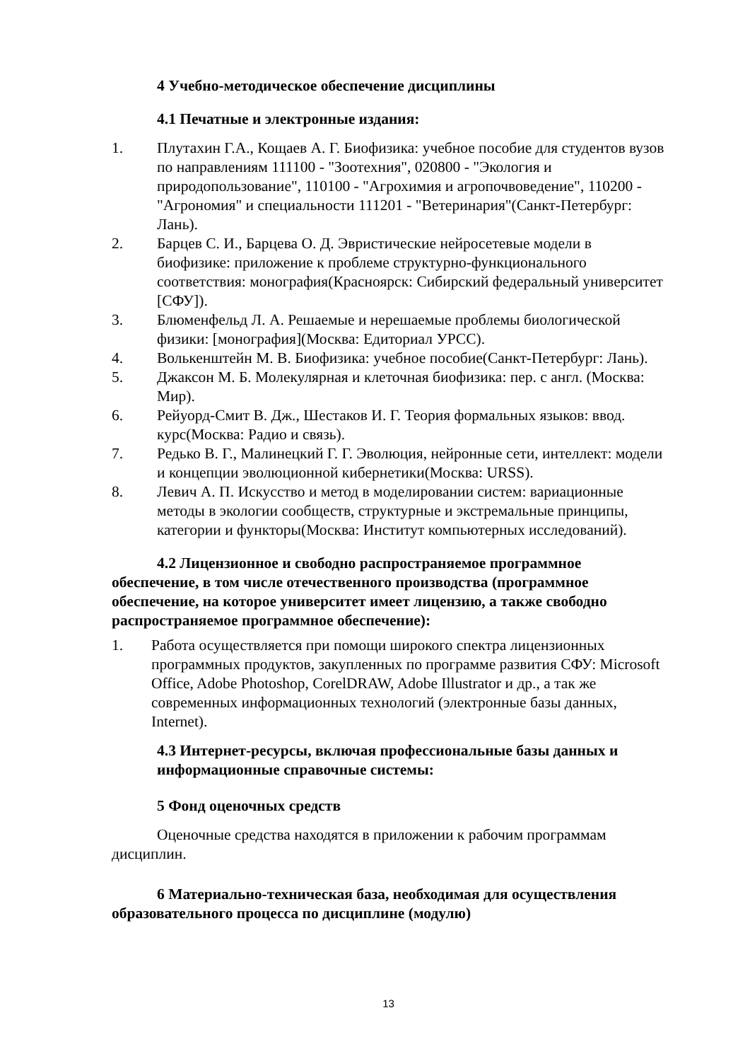4 Учебно-методическое обеспечение дисциплины
4.1 Печатные и электронные издания:
1. Плутахин Г.А., Кощаев А. Г. Биофизика: учебное пособие для студентов вузов по направлениям 111100 - "Зоотехния", 020800 - "Экология и природопользование", 110100 - "Агрохимия и агропочвоведение", 110200 - "Агрономия" и специальности 111201 - "Ветеринария"(Санкт-Петербург: Лань).
2. Барцев С. И., Барцева О. Д. Эвристические нейросетевые модели в биофизике: приложение к проблеме структурно-функционального соответствия: монография(Красноярск: Сибирский федеральный университет [СФУ]).
3. Блюменфельд Л. А. Решаемые и нерешаемые проблемы биологической физики: [монография](Москва: Едиториал УРСС).
4. Волькенштейн М. В. Биофизика: учебное пособие(Санкт-Петербург: Лань).
5. Джаксон М. Б. Молекулярная и клеточная биофизика: пер. с англ. (Москва: Мир).
6. Рейуорд-Смит В. Дж., Шестаков И. Г. Теория формальных языков: ввод. курс(Москва: Радио и связь).
7. Редько В. Г., Малинецкий Г. Г. Эволюция, нейронные сети, интеллект: модели и концепции эволюционной кибернетики(Москва: URSS).
8. Левич А. П. Искусство и метод в моделировании систем: вариационные методы в экологии сообществ, структурные и экстремальные принципы, категории и функторы(Москва: Институт компьютерных исследований).
4.2 Лицензионное и свободно распространяемое программное обеспечение, в том числе отечественного производства (программное обеспечение, на которое университет имеет лицензию, а также свободно распространяемое программное обеспечение):
1. Работа осуществляется при помощи широкого спектра лицензионных программных продуктов, закупленных по программе развития СФУ: Microsoft Office, Adobe Photoshop, CorelDRAW, Adobe Illustrator и др., а так же современных информационных технологий (электронные базы данных, Internet).
4.3 Интернет-ресурсы, включая профессиональные базы данных и информационные справочные системы:
5 Фонд оценочных средств
Оценочные средства находятся в приложении к рабочим программам дисциплин.
6 Материально-техническая база, необходимая для осуществления образовательного процесса по дисциплине (модулю)
13